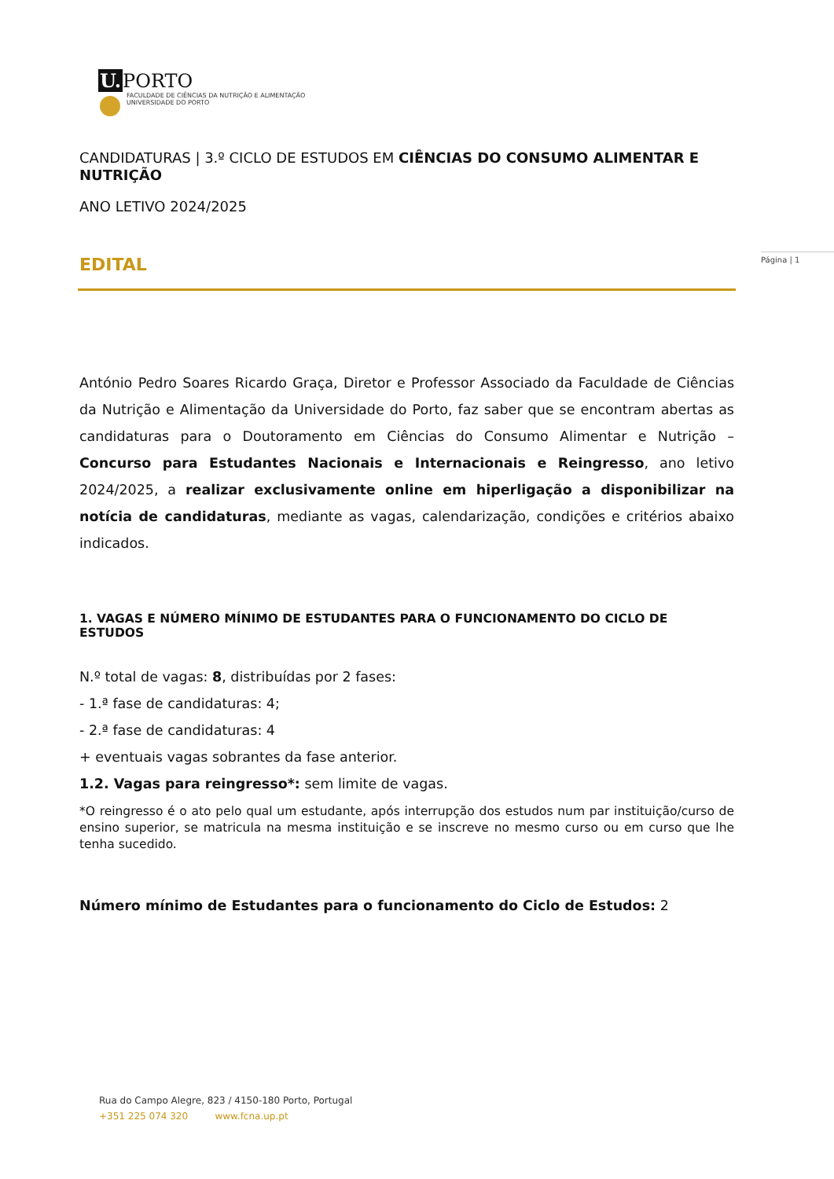U. PORTO
FACULDADE DE CIÊNCIAS DA NUTRIÇÃO E ALIMENTAÇÃO
UNIVERSIDADE DO PORTO
Página | 1
CANDIDATURAS | 3.º CICLO DE ESTUDOS EM CIÊNCIAS DO CONSUMO ALIMENTAR E NUTRIÇÃO
ANO LETIVO 2024/2025
EDITAL
António Pedro Soares Ricardo Graça, Diretor e Professor Associado da Faculdade de Ciências da Nutrição e Alimentação da Universidade do Porto, faz saber que se encontram abertas as candidaturas para o Doutoramento em Ciências do Consumo Alimentar e Nutrição – Concurso para Estudantes Nacionais e Internacionais e Reingresso, ano letivo 2024/2025, a realizar exclusivamente online em hiperligação a disponibilizar na notícia de candidaturas, mediante as vagas, calendarização, condições e critérios abaixo indicados.
1. VAGAS E NÚMERO MÍNIMO DE ESTUDANTES PARA O FUNCIONAMENTO DO CICLO DE ESTUDOS
N.º total de vagas: 8, distribuídas por 2 fases:
- 1.ª fase de candidaturas: 4;
- 2.ª fase de candidaturas: 4
+ eventuais vagas sobrantes da fase anterior.
1.2. Vagas para reingresso*: sem limite de vagas.
*O reingresso é o ato pelo qual um estudante, após interrupção dos estudos num par instituição/curso de ensino superior, se matricula na mesma instituição e se inscreve no mesmo curso ou em curso que lhe tenha sucedido.
Número mínimo de Estudantes para o funcionamento do Ciclo de Estudos: 2
Rua do Campo Alegre, 823 / 4150-180 Porto, Portugal
+351 225 074 320 www.fcna.up.pt